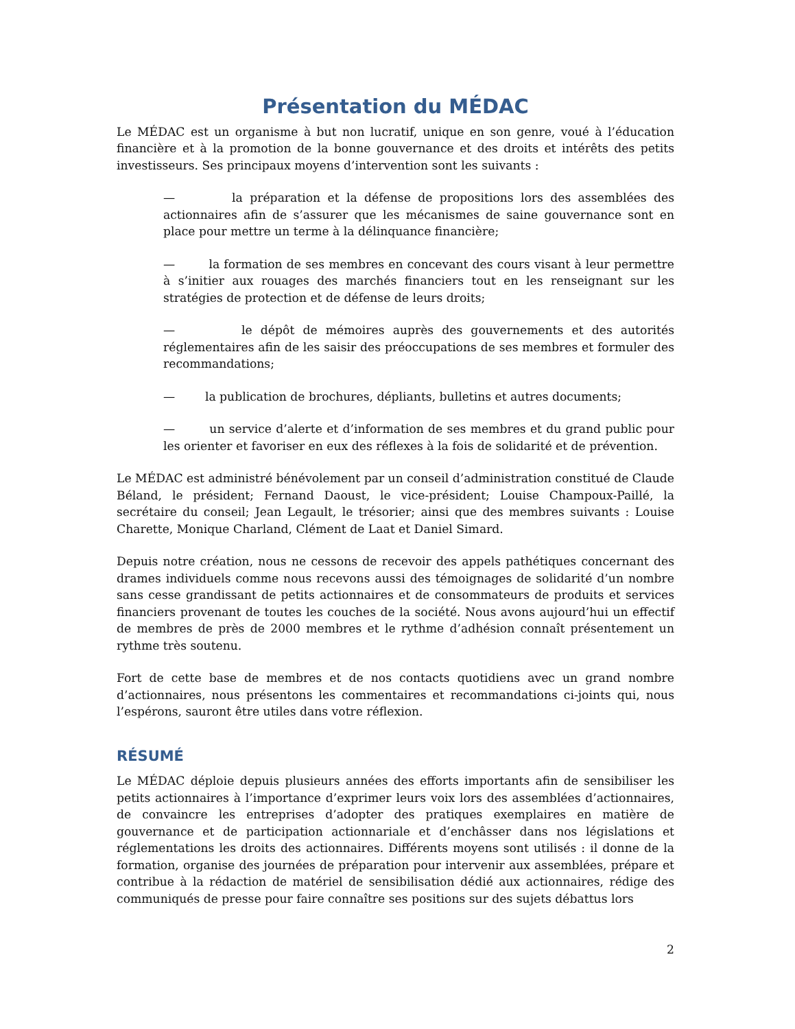Présentation du MÉDAC
Le MÉDAC est un organisme à but non lucratif, unique en son genre, voué à l’éducation financière et à la promotion de la bonne gouvernance et des droits et intérêts des petits investisseurs. Ses principaux moyens d’intervention sont les suivants :
— la préparation et la défense de propositions lors des assemblées des actionnaires afin de s’assurer que les mécanismes de saine gouvernance sont en place pour mettre un terme à la délinquance financière;
— la formation de ses membres en concevant des cours visant à leur permettre à s’initier aux rouages des marchés financiers tout en les renseignant sur les stratégies de protection et de défense de leurs droits;
— le dépôt de mémoires auprès des gouvernements et des autorités réglementaires afin de les saisir des préoccupations de ses membres et formuler des recommandations;
— la publication de brochures, dépliants, bulletins et autres documents;
— un service d’alerte et d’information de ses membres et du grand public pour les orienter et favoriser en eux des réflexes à la fois de solidarité et de prévention.
Le MÉDAC est administré bénévolement par un conseil d’administration constitué de Claude Béland, le président; Fernand Daoust, le vice-président; Louise Champoux-Paillé, la secrétaire du conseil; Jean Legault, le trésorier; ainsi que des membres suivants : Louise Charette, Monique Charland, Clément de Laat et Daniel Simard.
Depuis notre création, nous ne cessons de recevoir des appels pathétiques concernant des drames individuels comme nous recevons aussi des témoignages de solidarité d’un nombre sans cesse grandissant de petits actionnaires et de consommateurs de produits et services financiers provenant de toutes les couches de la société. Nous avons aujourd’hui un effectif de membres de près de 2000 membres et le rythme d’adhésion connaît présentement un rythme très soutenu.
Fort de cette base de membres et de nos contacts quotidiens avec un grand nombre d’actionnaires, nous présentons les commentaires et recommandations ci-joints qui, nous l’espérons, sauront être utiles dans votre réflexion.
RÉSUMÉ
Le MÉDAC déploie depuis plusieurs années des efforts importants afin de sensibiliser les petits actionnaires à l’importance d’exprimer leurs voix lors des assemblées d’actionnaires, de convaincre les entreprises d’adopter des pratiques exemplaires en matière de gouvernance et de participation actionnariale et d’enchâsser dans nos législations et réglementations les droits des actionnaires. Différents moyens sont utilisés : il donne de la formation, organise des journées de préparation pour intervenir aux assemblées, prépare et contribue à la rédaction de matériel de sensibilisation dédié aux actionnaires, rédige des communiqués de presse pour faire connaître ses positions sur des sujets débattus lors
2